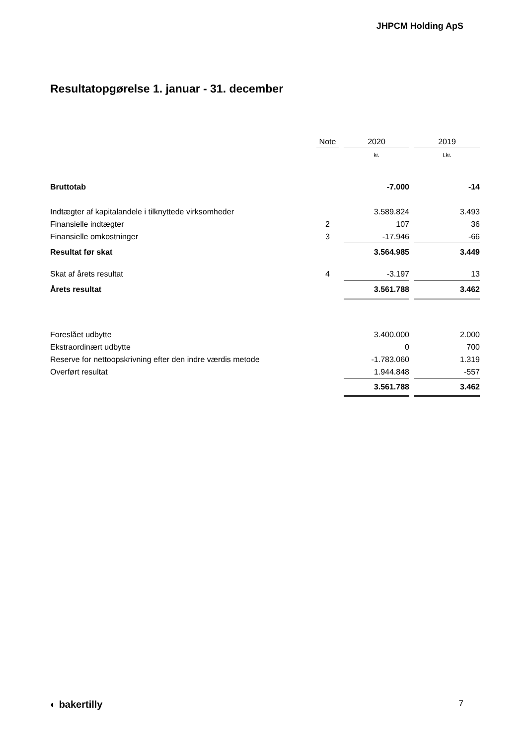JHPCM Holding ApS
Resultatopgørelse 1. januar - 31. december
| | Note | | 2020 | | 2019 |
| | | | kr. | | t.kr. |
| Bruttotab | | | -7.000 | | -14 |
| Indtægter af kapitalandele i tilknyttede virksomheder | | | 3.589.824 | | 3.493 |
| Finansielle indtægter | 2 | | 107 | | 36 |
| Finansielle omkostninger | 3 | | -17.946 | | -66 |
| Resultat før skat | | | 3.564.985 | | 3.449 |
| Skat af årets resultat | 4 | | -3.197 | | 13 |
| Årets resultat | | | 3.561.788 | | 3.462 |
| Foreslået udbytte | | | 3.400.000 | | 2.000 |
| Ekstraordinært udbytte | | | 0 | | 700 |
| Reserve for nettoopskrivning efter den indre værdis metode | | | -1.783.060 | | 1.319 |
| Overført resultat | | | 1.944.848 | | -557 |
| | | | 3.561.788 | | 3.462 |
◐ bakertilly 7